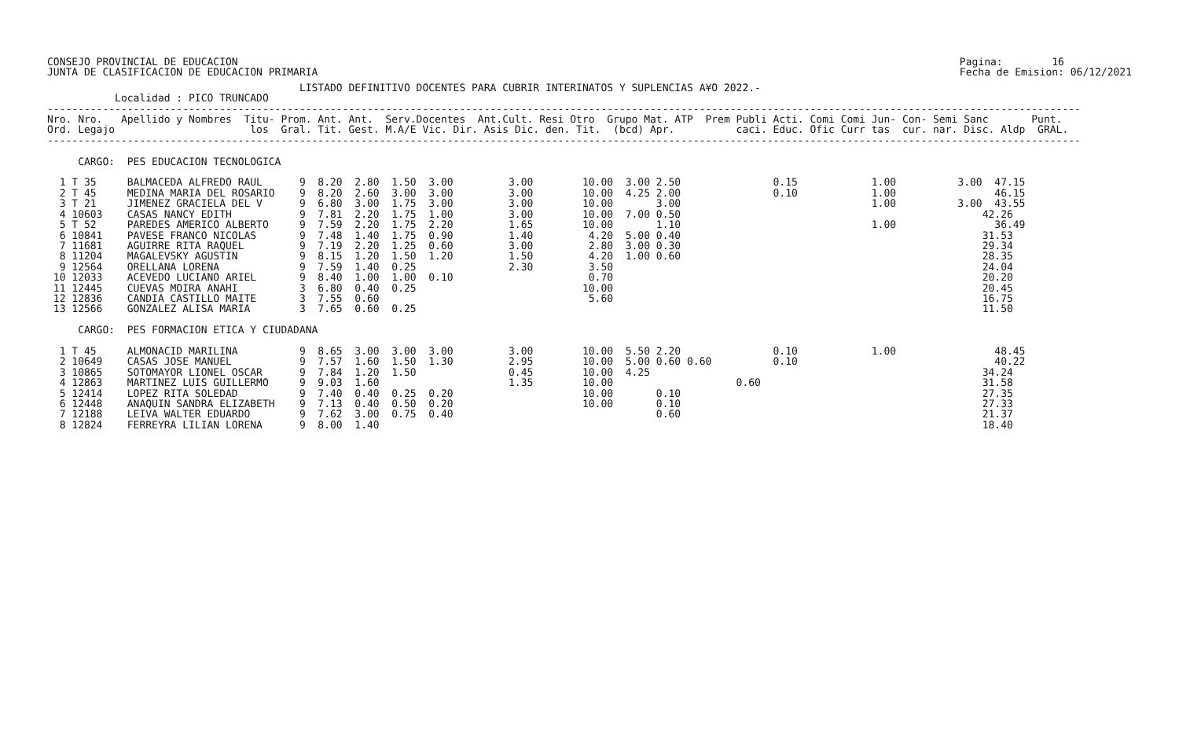CONSEJO PROVINCIAL DE EDUCACION
JUNTA DE CLASIFICACION DE EDUCACION PRIMARIA
Pagina:        16
Fecha de Emision: 06/12/2021
                                         LISTADO DEFINITIVO DOCENTES PARA CUBRIR INTERINATOS Y SUPLENCIAS A¥O 2022.-
           Localidad : PICO TRUNCADO
------------------------------------------------------------------------------------------------------------------------------------------------------------------------
Nro. Nro.   Apellido y Nombres  Titu- Prom. Ant. Ant.  Serv.Docentes  Ant.Cult. Resi Otro  Grupo Mat. ATP  Prem Publi Acti. Comi Comi Jun- Con- Semi Sanc       Punt.
Ord. Legajo                      los  Gral. Tit. Gest. M.A/E Vic. Dir. Asis Dic. den. Tit.  (bcd) Apr.          caci. Educ. Ofic Curr tas  cur. nar. Disc. Aldp  GRAL.
------------------------------------------------------------------------------------------------------------------------------------------------------------------------

     CARGO:  PES EDUCACION TECNOLOGICA

  1 T 35     BALMACEDA ALFREDO RAUL      9  8.20  2.80  1.50  3.00         3.00        10.00  3.00 2.50               0.15            1.00          3.00  47.15
  2 T 45     MEDINA MARIA DEL ROSARIO    9  8.20  2.60  3.00  3.00         3.00        10.00  4.25 2.00               0.10            1.00                46.15
  3 T 21     JIMENEZ GRACIELA DEL V      9  6.80  3.00  1.75  3.00         3.00        10.00       3.00                               1.00          3.00  43.55
  4 10603    CASAS NANCY EDITH           9  7.81  2.20  1.75  1.00         3.00        10.00  7.00 0.50                                                 42.26
  5 T 52     PAREDES AMERICO ALBERTO     9  7.59  2.20  1.75  2.20         1.65        10.00       1.10                               1.00                36.49
  6 10841    PAVESE FRANCO NICOLAS       9  7.48  1.40  1.75  0.90         1.40         4.20  5.00 0.40                                                 31.53
  7 11681    AGUIRRE RITA RAQUEL         9  7.19  2.20  1.25  0.60         3.00         2.80  3.00 0.30                                                 29.34
  8 11204    MAGALEVSKY AGUSTIN          9  8.15  1.20  1.50  1.20         1.50         4.20  1.00 0.60                                                 28.35
  9 12564    ORELLANA LORENA             9  7.59  1.40  0.25               2.30         3.50                                                            24.04
 10 12033    ACEVEDO LUCIANO ARIEL       9  8.40  1.00  1.00  0.10                      0.70                                                            20.20
 11 12445    CUEVAS MOIRA ANAHI          3  6.80  0.40  0.25                           10.00                                                            20.45
 12 12836    CANDIA CASTILLO MAITE       3  7.55  0.60                                  5.60                                                            16.75
 13 12566    GONZALEZ ALISA MARIA        3  7.65  0.60  0.25                                                                                            11.50

     CARGO:  PES FORMACION ETICA Y CIUDADANA

  1 T 45     ALMONACID MARILINA          9  8.65  3.00  3.00  3.00         3.00        10.00  5.50 2.20               0.10            1.00                48.45
  2 10649    CASAS JOSE MANUEL           9  7.57  1.60  1.50  1.30         2.95        10.00  5.00 0.60 0.60          0.10                                40.22
  3 10865    SOTOMAYOR LIONEL OSCAR      9  7.84  1.20  1.50               0.45        10.00  4.25                                                      34.24
  4 12863    MARTINEZ LUIS GUILLERMO     9  9.03  1.60                     1.35        10.00                    0.60                                    31.58
  5 12414    LOPEZ RITA SOLEDAD          9  7.40  0.40  0.25  0.20                     10.00       0.10                                                 27.35
  6 12448    ANAQUIN SANDRA ELIZABETH    9  7.13  0.40  0.50  0.20                     10.00       0.10                                                 27.33
  7 12188    LEIVA WALTER EDUARDO        9  7.62  3.00  0.75  0.40                                 0.60                                                 21.37
  8 12824    FERREYRA LILIAN LORENA      9  8.00  1.40                                                                                                  18.40